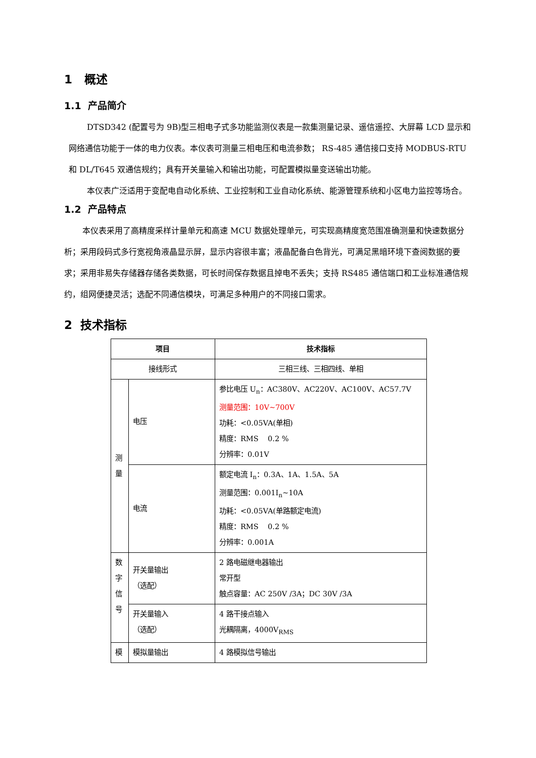1 概述
1.1 产品简介
DTSD342 (配置号为 9B)型三相电子式多功能监测仪表是一款集测量记录、遥信遥控、大屏幕 LCD 显示和网络通信功能于一体的电力仪表。本仪表可测量三相电压和电流参数； RS-485 通信接口支持 MODBUS-RTU 和 DL/T645 双通信规约；具有开关量输入和输出功能，可配置模拟量变送输出功能。
本仪表广泛适用于变配电自动化系统、工业控制和工业自动化系统、能源管理系统和小区电力监控等场合。
1.2 产品特点
本仪表采用了高精度采样计量单元和高速 MCU 数据处理单元，可实现高精度宽范围准确测量和快速数据分析；采用段码式多行宽视角液晶显示屏，显示内容很丰富；液晶配备白色背光，可满足黑暗环境下查阅数据的要求；采用非易失存储器存储各类数据，可长时间保存数据且掉电不丢失；支持 RS485 通信端口和工业标准通信规约，组网便捷灵活；选配不同通信模块，可满足多种用户的不同接口需求。
2 技术指标
| 项目 | | 技术指标 |
| --- | --- | --- |
| 接线形式 | | 三相三线、三相四线、单相 |
| 测 量 | 电压 | 参比电压 U<sub>n</sub>：AC380V、AC220V、AC100V、AC57.7V 测量范围：10V~700V 功耗：<0.05VA(单相) 精度：RMS 0.2 % 分辨率：0.01V |
| | 电流 | 额定电流 I<sub>n</sub>：0.3A、1A、1.5A、5A 测量范围：0.001I<sub>n</sub>~10A 功耗：<0.05VA(单路额定电流) 精度：RMS 0.2 % 分辨率：0.001A |
| 数 字 信 号 | 开关量输出 （选配） | 2 路电磁继电器输出 常开型 触点容量：AC 250V /3A；DC 30V /3A |
| | 开关量输入 （选配） | 4 路干接点输入 光耦隔离，4000V<sub>RMS</sub> |
| 模 | 模拟量输出 | 4 路模拟信号输出 |